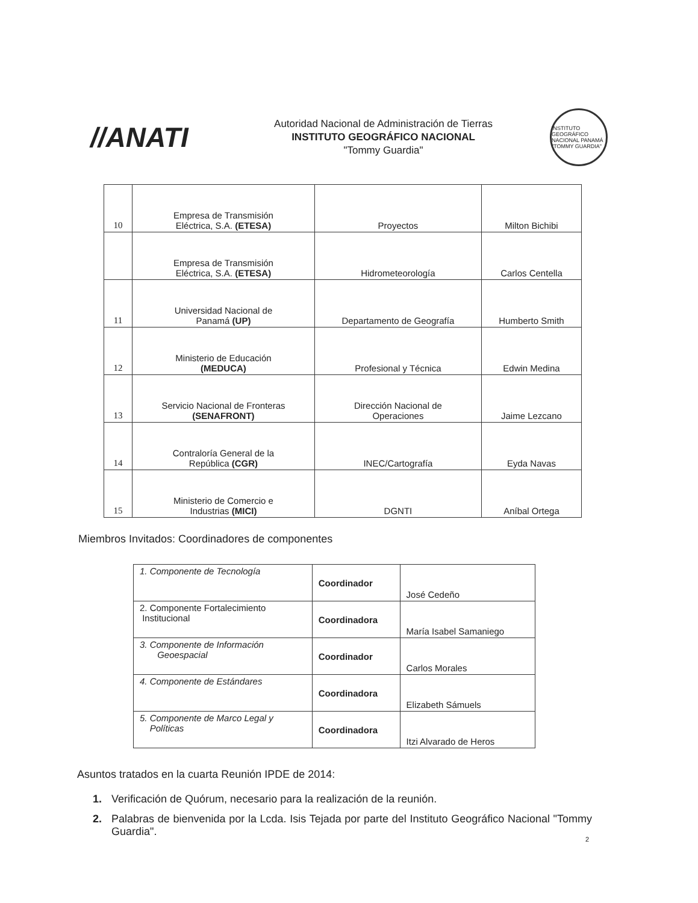//ANATI
Autoridad Nacional de Administración de Tierras
INSTITUTO GEOGRÁFICO NACIONAL
"Tommy Guardia"
INSTITUTO GEOGRÁFICO NACIONAL PANAMÁ "TOMMY GUARDIA"
| 10 | Empresa de Transmisión Eléctrica, S.A. (ETESA) | Proyectos | Milton Bichibi |
| | Empresa de Transmisión Eléctrica, S.A. (ETESA) | Hidrometeorología | Carlos Centella |
| 11 | Universidad Nacional de Panamá (UP) | Departamento de Geografía | Humberto Smith |
| 12 | Ministerio de Educación (MEDUCA) | Profesional y Técnica | Edwin Medina |
| 13 | Servicio Nacional de Fronteras (SENAFRONT) | Dirección Nacional de Operaciones | Jaime Lezcano |
| 14 | Contraloría General de la República (CGR) | INEC/Cartografía | Eyda Navas |
| 15 | Ministerio de Comercio e Industrias (MICI) | DGNTI | Aníbal Ortega |
Miembros Invitados: Coordinadores de componentes
| 1. Componente de Tecnología | Coordinador | José Cedeño |
| 2. Componente Fortalecimiento Institucional | Coordinadora | María Isabel Samaniego |
| 3. Componente de Información Geoespacial | Coordinador | Carlos Morales |
| 4. Componente de Estándares | Coordinadora | Elizabeth Sámuels |
| 5. Componente de Marco Legal y Políticas | Coordinadora | Itzi Alvarado de Heros |
Asuntos tratados en la cuarta Reunión IPDE de 2014:
1. Verificación de Quórum, necesario para la realización de la reunión.
2. Palabras de bienvenida por la Lcda. Isis Tejada por parte del Instituto Geográfico Nacional "Tommy Guardia".
2